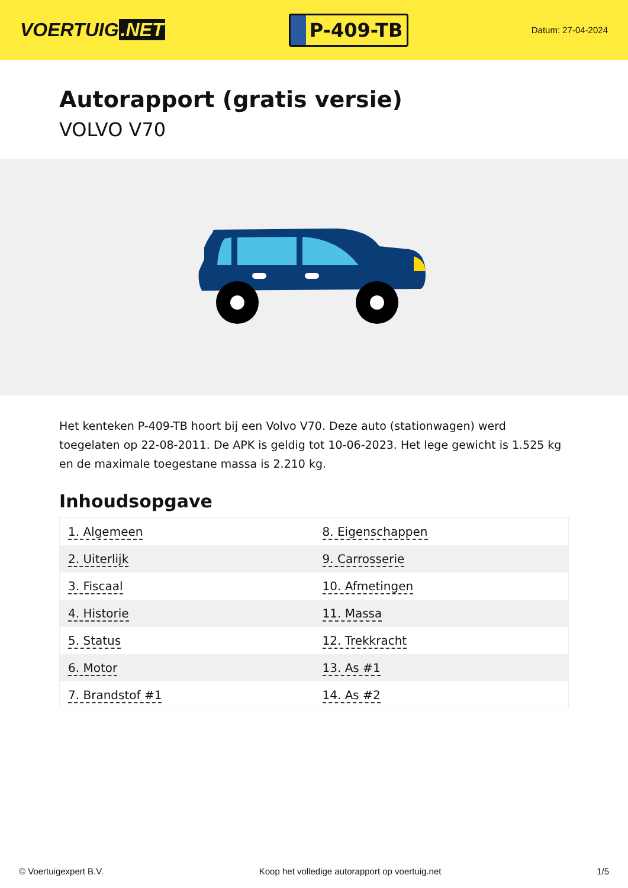VOERTUIG.NET
P-409-TB
Datum: 27-04-2024
Autorapport (gratis versie)
VOLVO V70
Het kenteken P-409-TB hoort bij een Volvo V70. Deze auto (stationwagen) werd toegelaten op 22-08-2011. De APK is geldig tot 10-06-2023. Het lege gewicht is 1.525 kg en de maximale toegestane massa is 2.210 kg.
Inhoudsopgave
| 1. Algemeen | 8. Eigenschappen |
| 2. Uiterlijk | 9. Carrosserie |
| 3. Fiscaal | 10. Afmetingen |
| 4. Historie | 11. Massa |
| 5. Status | 12. Trekkracht |
| 6. Motor | 13. As #1 |
| 7. Brandstof #1 | 14. As #2 |
© Voertuigexpert B.V. Koop het volledige autorapport op voertuig.net 1/5